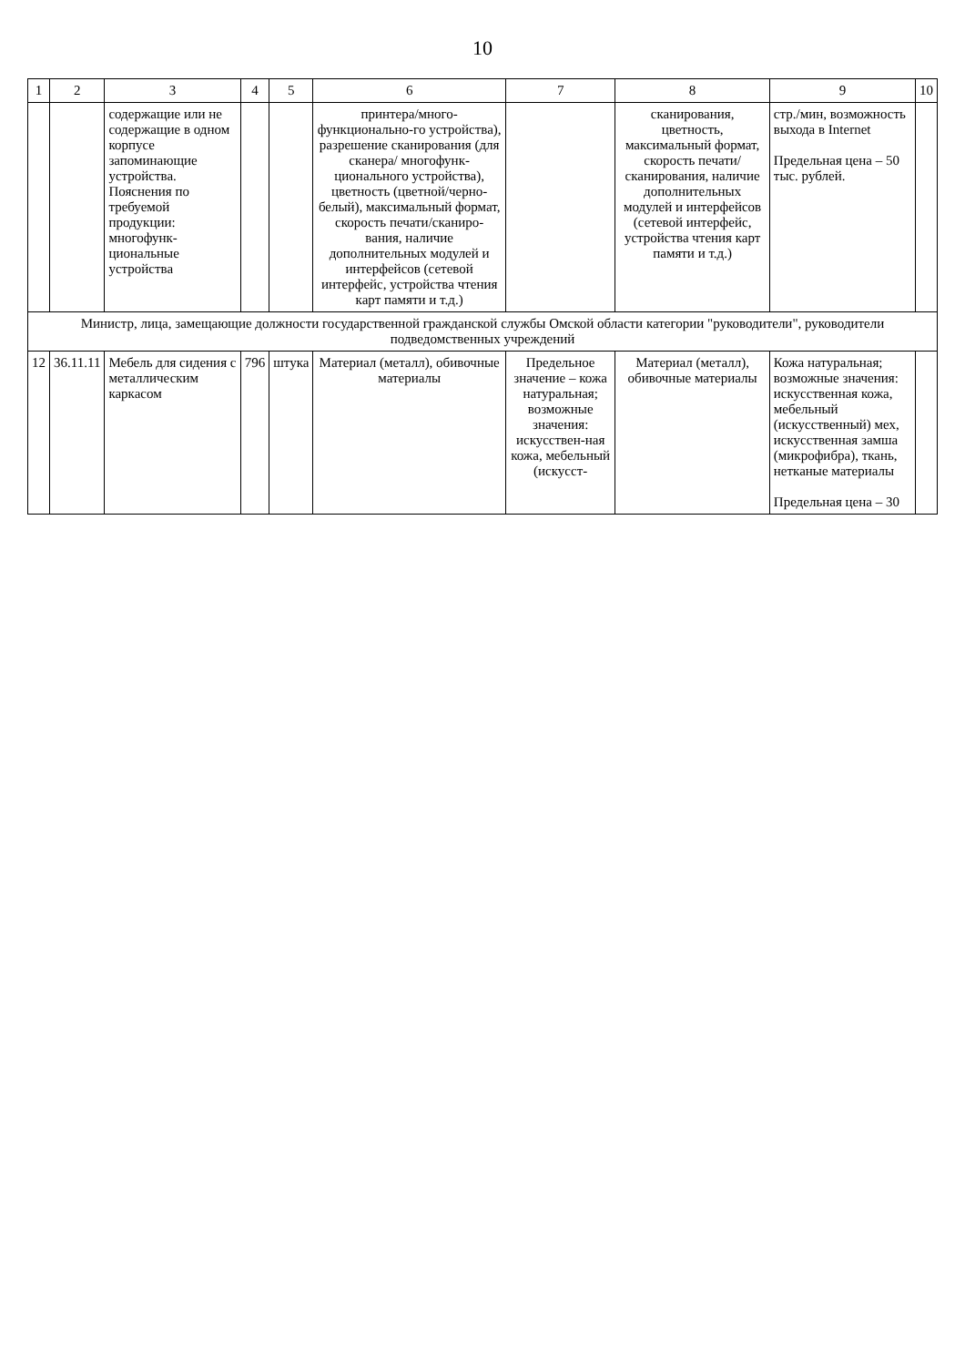10
| 1 | 2 | 3 | 4 | 5 | 6 | 7 | 8 | 9 | 10 |
| --- | --- | --- | --- | --- | --- | --- | --- | --- | --- |
| | | содержащие или не содержащие в одном корпусе запоминающие устройства. Пояснения по требуемой продукции: многофунк-циональные устройства | | | принтера/много-функционально-го устройства), разрешение сканирования (для сканера/ многофунк-ционального устройства), цветность (цветной/черно-белый), максимальный формат, скорость печати/сканиро-вания, наличие дополнительных модулей и интерфейсов (сетевой интерфейс, устройства чтения карт памяти и т.д.) | | сканирования, цветность, максимальный формат, скорость печати/сканирования, наличие дополнительных модулей и интерфейсов (сетевой интерфейс, устройства чтения карт памяти и т.д.) | стр./мин, возможность выхода в Internet Предельная цена – 50 тыс. рублей. | |
| Министр, лица, замещающие должности государственной гражданской службы Омской области категории "руководители", руководители подведомственных учреждений | | | | | | | | | |
| 12 | 36.11.11 | Мебель для сидения с металлическим каркасом | 796 | штука | Материал (металл), обивочные материалы | Предельное значение – кожа натуральная; возможные значения: искусствен-ная кожа, мебельный (искусст- | Материал (металл), обивочные материалы | Кожа натуральная; возможные значения: искусственная кожа, мебельный (искусственный) мех, искусственная замша (микрофибра), ткань, нетканые материалы Предельная цена – 30 | |